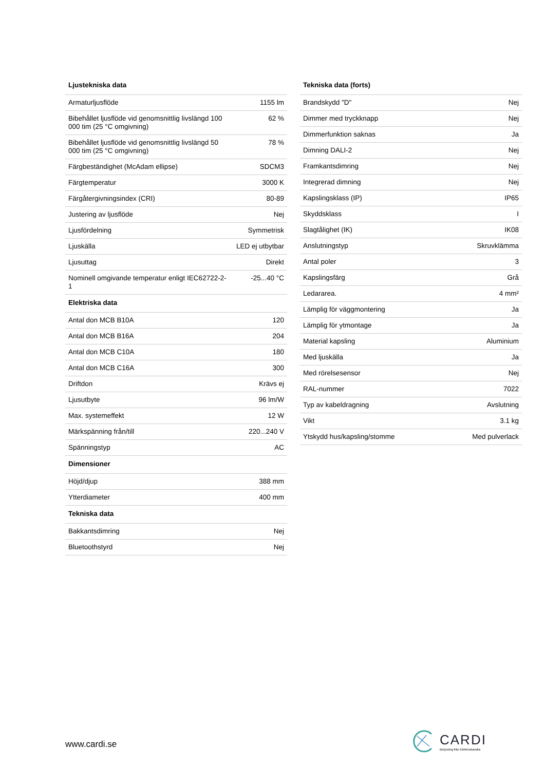| Ljustekniska data | |
| --- | --- |
| Armaturljusflöde | 1155 lm |
| Bibehållet ljusflöde vid genomsnittlig livslängd 100 000 tim (25 °C omgivning) | 62 % |
| Bibehållet ljusflöde vid genomsnittlig livslängd 50 000 tim (25 °C omgivning) | 78 % |
| Färgbeständighet (McAdam ellipse) | SDCM3 |
| Färgtemperatur | 3000 K |
| Färgåtergivningsindex (CRI) | 80-89 |
| Justering av ljusflöde | Nej |
| Ljusfördelning | Symmetrisk |
| Ljuskälla | LED ej utbytbar |
| Ljusuttag | Direkt |
| Nominell omgivande temperatur enligt IEC62722-2-1 | -25...40 °C |
| Elektriska data | |
| Antal don MCB B10A | 120 |
| Antal don MCB B16A | 204 |
| Antal don MCB C10A | 180 |
| Antal don MCB C16A | 300 |
| Driftdon | Krävs ej |
| Ljusutbyte | 96 lm/W |
| Max. systemeffekt | 12 W |
| Märkspänning från/till | 220...240 V |
| Spänningstyp | AC |
| Dimensioner | |
| Höjd/djup | 388 mm |
| Ytterdiameter | 400 mm |
| Tekniska data | |
| Bakkantsdimring | Nej |
| Bluetoothstyrd | Nej |
| Tekniska data (forts) | |
| --- | --- |
| Brandskydd "D" | Nej |
| Dimmer med tryckknapp | Nej |
| Dimmerfunktion saknas | Ja |
| Dimning DALI-2 | Nej |
| Framkantsdimring | Nej |
| Integrerad dimning | Nej |
| Kapslingsklass (IP) | IP65 |
| Skyddsklass | I |
| Slagtålighet (IK) | IK08 |
| Anslutningstyp | Skruvklämma |
| Antal poler | 3 |
| Kapslingsfärg | Grå |
| Ledararea. | 4 mm² |
| Lämplig för väggmontering | Ja |
| Lämplig för ytmontage | Ja |
| Material kapsling | Aluminium |
| Med ljuskälla | Ja |
| Med rörelsesensor | Nej |
| RAL-nummer | 7022 |
| Typ av kabeldragning | Avslutning |
| Vikt | 3.1 kg |
| Ytskydd hus/kapsling/stomme | Med pulverlack |
www.cardi.se
CARDI
Belysning från Elektroskandia